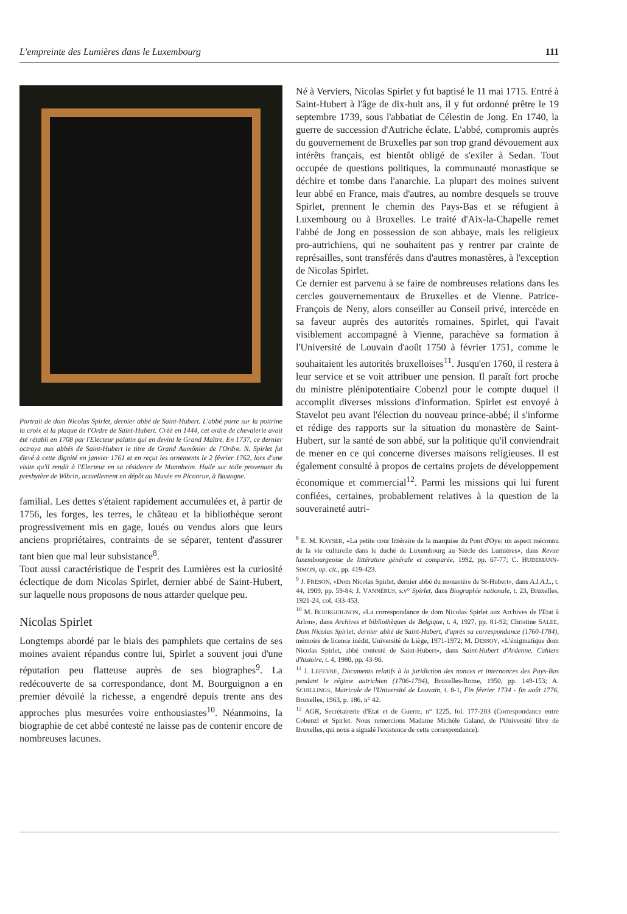L'empreinte des Lumières dans le Luxembourg 111
Portrait de dom Nicolas Spirlet, dernier abbé de Saint-Hubert. L'abbé porte sur la poitrine la croix et la plaque de l'Ordre de Saint-Hubert. Créé en 1444, cet ordre de chevalerie avait été rétabli en 1708 par l'Electeur palatin qui en devint le Grand Maître. En 1737, ce dernier octroya aux abbés de Saint-Hubert le titre de Grand Aumônier de l'Ordre. N. Spirlet fut élevé à cette dignité en janvier 1761 et en reçut les ornements le 2 février 1762, lors d'une visite qu'il rendit à l'Electeur en sa résidence de Mannheim. Huile sur toile provenant du presbytère de Wibrin, actuellement en dépôt au Musée en Piconrue, à Bastogne.
familial. Les dettes s'étaient rapidement accumulées et, à partir de 1756, les forges, les terres, le château et la bibliothèque seront progressivement mis en gage, loués ou vendus alors que leurs anciens propriétaires, contraints de se séparer, tentent d'assurer tant bien que mal leur subsistance<sup>8</sup>.
Tout aussi caractéristique de l'esprit des Lumières est la curiosité éclectique de dom Nicolas Spirlet, dernier abbé de Saint-Hubert, sur laquelle nous proposons de nous attarder quelque peu.
Nicolas Spirlet
Longtemps abordé par le biais des pamphlets que certains de ses moines avaient répandus contre lui, Spirlet a souvent joui d'une réputation peu flatteuse auprès de ses biographes<sup>9</sup>. La redécouverte de sa correspondance, dont M. Bourguignon a en premier dévoilé la richesse, a engendré depuis trente ans des approches plus mesurées voire enthousiastes<sup>10</sup>. Néanmoins, la biographie de cet abbé contesté ne laisse pas de contenir encore de nombreuses lacunes.
Né à Verviers, Nicolas Spirlet y fut baptisé le 11 mai 1715. Entré à Saint-Hubert à l'âge de dix-huit ans, il y fut ordonné prêtre le 19 septembre 1739, sous l'abbatiat de Célestin de Jong. En 1740, la guerre de succession d'Autriche éclate. L'abbé, compromis auprès du gouvernement de Bruxelles par son trop grand dévouement aux intérêts français, est bientôt obligé de s'exiler à Sedan. Tout occupée de questions politiques, la communauté monastique se déchire et tombe dans l'anarchie. La plupart des moines suivent leur abbé en France, mais d'autres, au nombre desquels se trouve Spirlet, prennent le chemin des Pays-Bas et se réfugient à Luxembourg ou à Bruxelles. Le traité d'Aix-la-Chapelle remet l'abbé de Jong en possession de son abbaye, mais les religieux pro-autrichiens, qui ne souhaitent pas y rentrer par crainte de représailles, sont transférés dans d'autres monastères, à l'exception de Nicolas Spirlet.
Ce dernier est parvenu à se faire de nombreuses relations dans les cercles gouvernementaux de Bruxelles et de Vienne. Patrice-François de Neny, alors conseiller au Conseil privé, intercède en sa faveur auprès des autorités romaines. Spirlet, qui l'avait visiblement accompagné à Vienne, parachève sa formation à l'Université de Louvain d'août 1750 à février 1751, comme le souhaitaient les autorités bruxelloises<sup>11</sup>. Jusqu'en 1760, il restera à leur service et se voit attribuer une pension. Il paraît fort proche du ministre plénipotentiaire Cobenzl pour le compte duquel il accomplit diverses missions d'information. Spirlet est envoyé à Stavelot peu avant l'élection du nouveau prince-abbé; il s'informe et rédige des rapports sur la situation du monastère de Saint-Hubert, sur la santé de son abbé, sur la politique qu'il conviendrait de mener en ce qui concerne diverses maisons religieuses. Il est également consulté à propos de certains projets de développement économique et commercial<sup>12</sup>. Parmi les missions qui lui furent confiées, certaines, probablement relatives à la question de la souveraineté autri-
<sup>8</sup> E. M. KAYSER, «La petite cour littéraire de la marquise du Pont d'Oye: un aspect méconnu de la vie culturelle dans le duché de Luxembourg au Siècle des Lumières», dans Revue luxembourgeoise de littérature générale et comparée, 1992, pp. 67-77; C. HUDEMANN-SIMON, op. cit., pp. 419-423.
<sup>9</sup> J. FRESON, «Dom Nicolas Spirlet, dernier abbé du monastère de St-Hubert», dans A.I.A.L., t. 44, 1909, pp. 59-84; J. VANNÉRUS, s.v° Spirlet, dans Biographie nationale, t. 23, Bruxelles, 1921-24, col. 433-453.
<sup>10</sup> M. BOURGUIGNON, «La correspondance de dom Nicolas Spirlet aux Archives de l'Etat à Arlon», dans Archives et bibliothèques de Belgique, t. 4, 1927, pp. 81-92; Christine SALEE, Dom Nicolas Spirlet, dernier abbé de Saint-Hubert, d'après sa correspondance (1760-1784), mémoire de licence inédit, Université de Liège, 1971-1972; M. DESSOY, «L'énigmatique dom Nicolas Spirlet, abbé contesté de Saint-Hubert», dans Saint-Hubert d'Ardenne. Cahiers d'histoire, t. 4, 1980, pp. 43-96.
<sup>11</sup> J. LEFEVRE, Documents relatifs à la juridiction des nonces et internonces des Pays-Bas pendant le régime autrichien (1706-1794), Bruxelles-Rome, 1950, pp. 149-153; A. SCHILLINGS, Matricule de l'Université de Louvain, t. 8-1, Fin février 1734 - fin août 1776, Bruxelles, 1963, p. 186, n° 42.
<sup>12</sup> AGR, Secrétairerie d'Etat et de Guerre, n° 1225, fol. 177-203 (Correspondance entre Cobenzl et Spirlet. Nous remercions Madame Michèle Galand, de l'Université libre de Bruxelles, qui nous a signalé l'existence de cette correspondance).